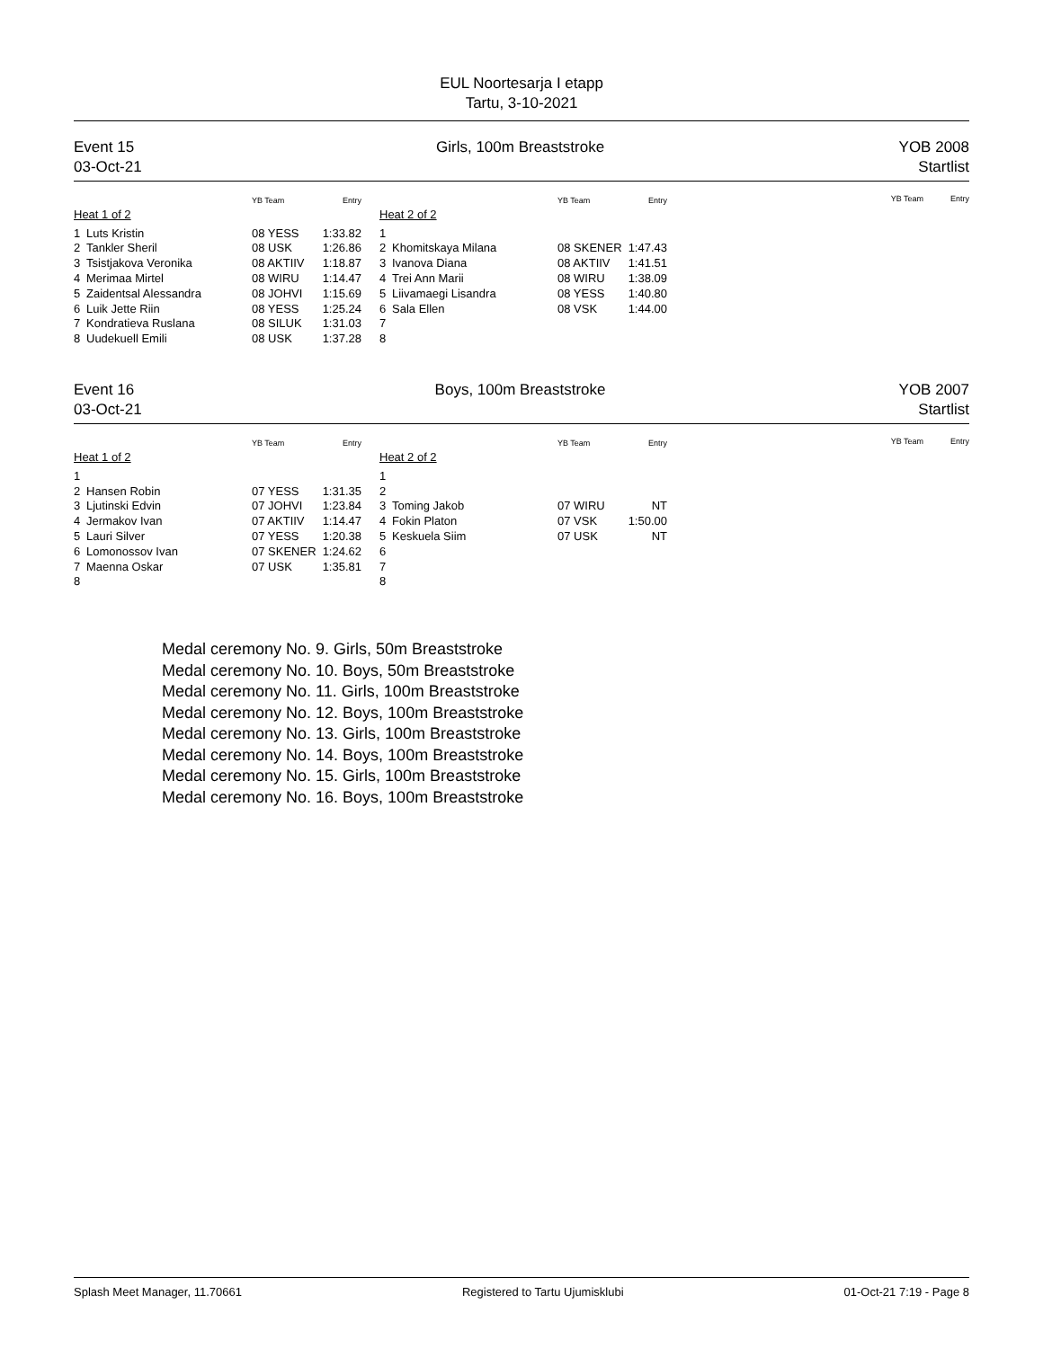EUL Noortesarja I etapp
Tartu, 3-10-2021
Event 15
03-Oct-21
Girls, 100m Breaststroke YOB 2008
Startlist
| | | YB Team | Entry |
| --- | --- | --- | --- |
| Heat 1 of 2 | | | |
| 1 | Luts Kristin | 08 YESS | 1:33.82 |
| 2 | Tankler Sheril | 08 USK | 1:26.86 |
| 3 | Tsistjakova Veronika | 08 AKTIIV | 1:18.87 |
| 4 | Merimaa Mirtel | 08 WIRU | 1:14.47 |
| 5 | Zaidentsal Alessandra | 08 JOHVI | 1:15.69 |
| 6 | Luik Jette Riin | 08 YESS | 1:25.24 |
| 7 | Kondratieva Ruslana | 08 SILUK | 1:31.03 |
| 8 | Uudekuell Emili | 08 USK | 1:37.28 |
| | | YB Team | Entry |
| --- | --- | --- | --- |
| Heat 2 of 2 | | | |
| 1 | | | |
| 2 | Khomitskaya Milana | 08 SKENER | 1:47.43 |
| 3 | Ivanova Diana | 08 AKTIIV | 1:41.51 |
| 4 | Trei Ann Marii | 08 WIRU | 1:38.09 |
| 5 | Liivamaegi Lisandra | 08 YESS | 1:40.80 |
| 6 | Sala Ellen | 08 VSK | 1:44.00 |
| 7 | | | |
| 8 | | | |
YB Team Entry
Event 16
03-Oct-21
Boys, 100m Breaststroke YOB 2007
Startlist
| | | YB Team | Entry |
| --- | --- | --- | --- |
| Heat 1 of 2 | | | |
| 1 | | | |
| 2 | Hansen Robin | 07 YESS | 1:31.35 |
| 3 | Ljutinski Edvin | 07 JOHVI | 1:23.84 |
| 4 | Jermakov Ivan | 07 AKTIIV | 1:14.47 |
| 5 | Lauri Silver | 07 YESS | 1:20.38 |
| 6 | Lomonossov Ivan | 07 SKENER | 1:24.62 |
| 7 | Maenna Oskar | 07 USK | 1:35.81 |
| 8 | | | |
| | | YB Team | Entry |
| --- | --- | --- | --- |
| Heat 2 of 2 | | | |
| 1 | | | |
| 2 | | | |
| 3 | Toming Jakob | 07 WIRU | NT |
| 4 | Fokin Platon | 07 VSK | 1:50.00 |
| 5 | Keskuela Siim | 07 USK | NT |
| 6 | | | |
| 7 | | | |
| 8 | | | |
YB Team Entry
Medal ceremony No. 9. Girls, 50m Breaststroke
Medal ceremony No. 10. Boys, 50m Breaststroke
Medal ceremony No. 11. Girls, 100m Breaststroke
Medal ceremony No. 12. Boys, 100m Breaststroke
Medal ceremony No. 13. Girls, 100m Breaststroke
Medal ceremony No. 14. Boys, 100m Breaststroke
Medal ceremony No. 15. Girls, 100m Breaststroke
Medal ceremony No. 16. Boys, 100m Breaststroke
Splash Meet Manager, 11.70661 Registered to Tartu Ujumisklubi 01-Oct-21 7:19 - Page 8